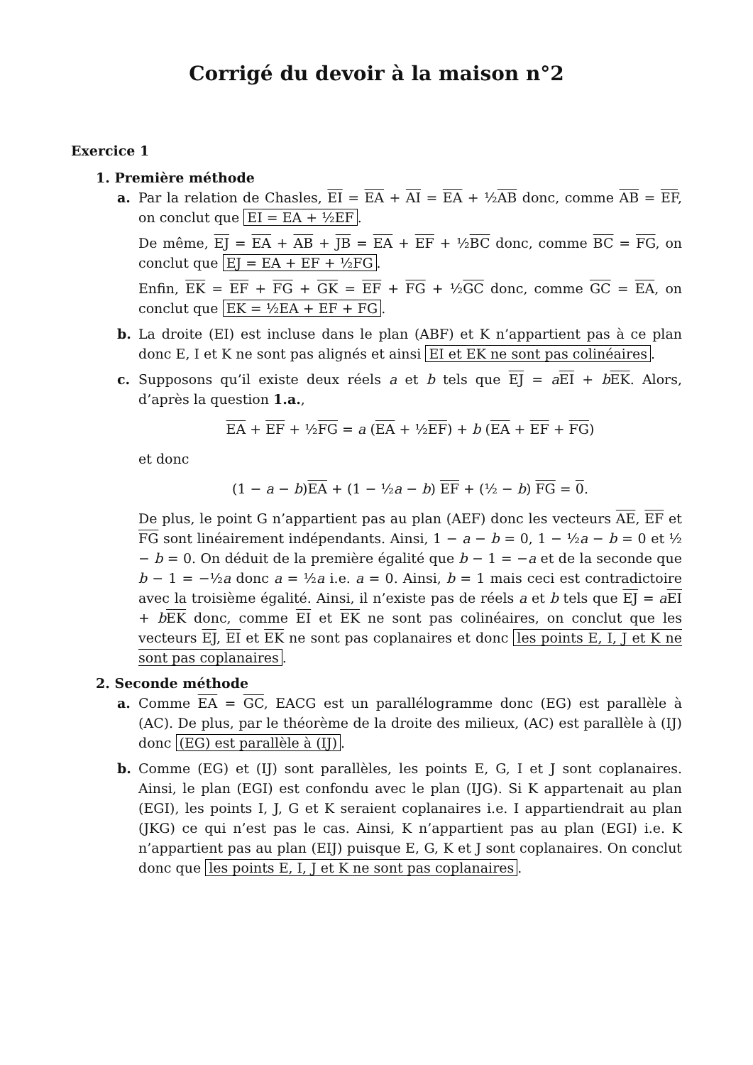Corrigé du devoir à la maison n°2
Exercice 1
1. Première méthode
a. Par la relation de Chasles, EI = EA + AI = EA + ½AB donc, comme AB = EF, on conclut que EI = EA + ½EF.
De même, EJ = EA + AB + JB = EA + EF + ½BC donc, comme BC = FG, on conclut que EJ = EA + EF + ½FG.
Enfin, EK = EF + FG + GK = EF + FG + ½GC donc, comme GC = EA, on conclut que EK = ½EA + EF + FG.
b. La droite (EI) est incluse dans le plan (ABF) et K n’appartient pas à ce plan donc E, I et K ne sont pas alignés et ainsi EI et EK ne sont pas colinéaires.
c. Supposons qu’il existe deux réels a et b tels que EJ = aEI + bEK. Alors, d’après la question 1.a.,
EA + EF + ½FG = a (EA + ½EF) + b (EA + EF + FG)
et donc
(1 − a − b)EA + (1 − ½a − b) EF + (½ − b) FG = 0.
De plus, le point G n’appartient pas au plan (AEF) donc les vecteurs AE, EF et FG sont linéairement indépendants. Ainsi, 1 − a − b = 0, 1 − ½a − b = 0 et ½ − b = 0. On déduit de la première égalité que b − 1 = −a et de la seconde que b − 1 = −½a donc a = ½a i.e. a = 0. Ainsi, b = 1 mais ceci est contradictoire avec la troisième égalité. Ainsi, il n’existe pas de réels a et b tels que EJ = aEI + bEK donc, comme EI et EK ne sont pas colinéaires, on conclut que les vecteurs EJ, EI et EK ne sont pas coplanaires et donc les points E, I, J et K ne sont pas coplanaires.
2. Seconde méthode
a. Comme EA = GC, EACG est un parallélogramme donc (EG) est parallèle à (AC). De plus, par le théorème de la droite des milieux, (AC) est parallèle à (IJ) donc (EG) est parallèle à (IJ).
b. Comme (EG) et (IJ) sont parallèles, les points E, G, I et J sont coplanaires. Ainsi, le plan (EGI) est confondu avec le plan (IJG). Si K appartenait au plan (EGI), les points I, J, G et K seraient coplanaires i.e. I appartiendrait au plan (JKG) ce qui n’est pas le cas. Ainsi, K n’appartient pas au plan (EGI) i.e. K n’appartient pas au plan (EIJ) puisque E, G, K et J sont coplanaires. On conclut donc que les points E, I, J et K ne sont pas coplanaires.